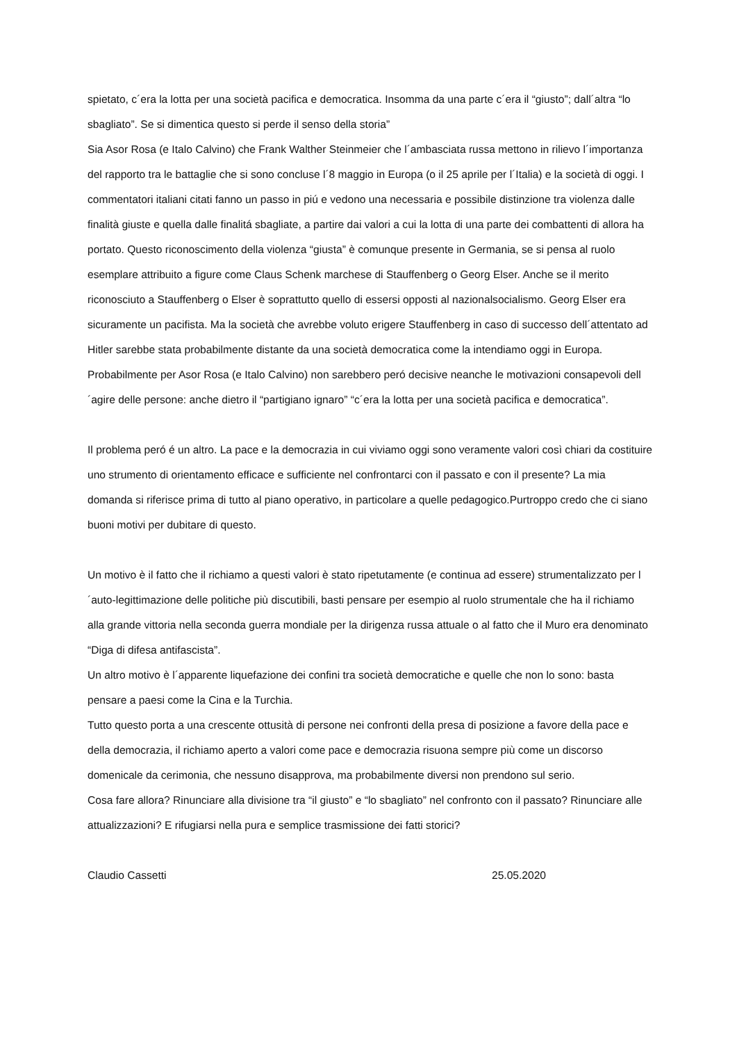spietato, c´era la lotta per una società pacifica e democratica. Insomma da una parte c´era il “giusto”; dall´altra “lo sbagliato”. Se si dimentica questo si perde il senso della storia”
Sia Asor Rosa (e Italo Calvino) che Frank Walther Steinmeier che l´ambasciata russa mettono in rilievo l´importanza del rapporto tra le battaglie che si sono concluse l´8 maggio in Europa (o il 25 aprile per l´Italia) e la società di oggi. I commentatori italiani citati fanno un passo in piú e vedono una necessaria e possibile distinzione tra violenza dalle finalità giuste e quella dalle finalitá sbagliate, a partire dai valori a cui la lotta di una parte dei combattenti di allora ha portato. Questo riconoscimento della violenza “giusta” è comunque presente in Germania, se si pensa al ruolo esemplare attribuito a figure come Claus Schenk marchese di Stauffenberg o Georg Elser. Anche se il merito riconosciuto a Stauffenberg o Elser è soprattutto quello di essersi opposti al nazionalsocialismo. Georg Elser era sicuramente un pacifista. Ma la società che avrebbe voluto erigere Stauffenberg in caso di successo dell´attentato ad Hitler sarebbe stata probabilmente distante da una società democratica come la intendiamo oggi in Europa. Probabilmente per Asor Rosa (e Italo Calvino) non sarebbero peró decisive neanche le motivazioni consapevoli dell´agire delle persone: anche dietro il “partigiano ignaro” “c´era la lotta per una società pacifica e democratica”.
Il problema peró é un altro. La pace e la democrazia in cui viviamo oggi sono veramente valori così chiari da costituire uno strumento di orientamento efficace e sufficiente nel confrontarci con il passato e con il presente? La mia domanda si riferisce prima di tutto al piano operativo, in particolare a quelle pedagogico.Purtroppo credo che ci siano buoni motivi per dubitare di questo.
Un motivo è il fatto che il richiamo a questi valori è stato ripetutamente (e continua ad essere) strumentalizzato per l´auto-legittimazione delle politiche più discutibili, basti pensare per esempio al ruolo strumentale che ha il richiamo alla grande vittoria nella seconda guerra mondiale per la dirigenza russa attuale o al fatto che il Muro era denominato “Diga di difesa antifascista”.
Un altro motivo è l´apparente liquefazione dei confini tra società democratiche e quelle che non lo sono: basta pensare a paesi come la Cina e la Turchia.
Tutto questo porta a una crescente ottusità di persone nei confronti della presa di posizione a favore della pace e della democrazia, il richiamo aperto a valori come pace e democrazia risuona sempre più come un discorso domenicale da cerimonia, che nessuno disapprova, ma probabilmente diversi non prendono sul serio.
Cosa fare allora? Rinunciare alla divisione tra “il giusto” e “lo sbagliato” nel confronto con il passato? Rinunciare alle attualizzazioni? E rifugiarsi nella pura e semplice trasmissione dei fatti storici?
Claudio Cassetti 25.05.2020